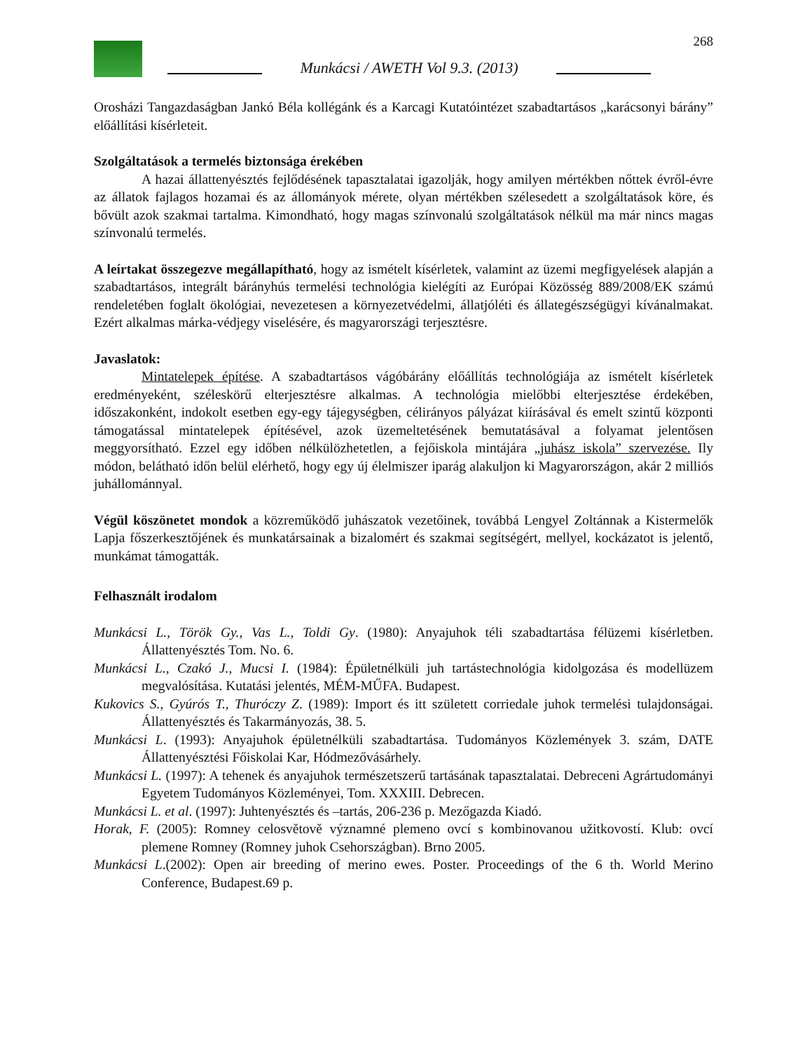Munkácsi / AWETH Vol 9.3. (2013)
268
Orosházi Tangazdaságban Jankó Béla kollégánk és a Karcagi Kutatóintézet szabadtartásos „karácsonyi bárány” előállítási kísérleteit.
Szolgáltatások a termelés biztonsága érekében
A hazai állattenyésztés fejlődésének tapasztalatai igazolják, hogy amilyen mértékben nőttek évről-évre az állatok fajlagos hozamai és az állományok mérete, olyan mértékben szélesedett a szolgáltatások köre, és bővült azok szakmai tartalma. Kimondható, hogy magas színvonalú szolgáltatások nélkül ma már nincs magas színvonalú termelés.
A leírtakat összegezve megállapítható, hogy az ismételt kísérletek, valamint az üzemi megfigyelések alapján a szabadtartásos, integrált bárányhús termelési technológia kielégíti az Európai Közösség 889/2008/EK számú rendeletében foglalt ökológiai, nevezetesen a környezetvédelmi, állatjóléti és állategészségügyi kívánalmakat. Ezért alkalmas márka-védjegy viselésére, és magyarországi terjesztésre.
Javaslatok:
Mintatelepek építése. A szabadtartásos vágóbárány előállítás technológiája az ismételt kísérletek eredményeként, széleskörű elterjesztésre alkalmas. A technológia mielőbbi elterjesztése érdekében, időszakonként, indokolt esetben egy-egy tájegységben, célirányos pályázat kiírásával és emelt szintű központi támogatással mintatelepek építésével, azok üzemeltetésének bemutatásával a folyamat jelentősen meggyorsítható. Ezzel egy időben nélkülözhetetlen, a fejőiskola mintájára „juhász iskola” szervezése. Ily módon, belátható időn belül elérhető, hogy egy új élelmiszer iparág alakuljon ki Magyarországon, akár 2 milliós juhállománnyal.
Végül köszönetet mondok a közreműködő juhászatok vezetőinek, továbbá Lengyel Zoltánnak a Kistermelők Lapja főszerkesztőjének és munkatársainak a bizalomért és szakmai segítségért, mellyel, kockázatot is jelentő, munkámat támogatták.
Felhasznált irodalom
Munkácsi L., Török Gy., Vas L., Toldi Gy. (1980): Anyajuhok téli szabadtartása félüzemi kísérletben. Állattenyésztés Tom. No. 6.
Munkácsi L., Czakó J., Mucsi I. (1984): Épületnélküli juh tartástechnológia kidolgozása és modellüzem megvalósítása. Kutatási jelentés, MÉM-MŰFA. Budapest.
Kukovics S., Gyúrós T., Thuróczy Z. (1989): Import és itt született corriedale juhok termelési tulajdonságai. Állattenyésztés és Takarmányozás, 38. 5.
Munkácsi L. (1993): Anyajuhok épületnélküli szabadtartása. Tudományos Közlemények 3. szám, DATE Állattenyésztési Főiskolai Kar, Hódmezővásárhely.
Munkácsi L. (1997): A tehenek és anyajuhok természetszerű tartásának tapasztalatai. Debreceni Agrártudományi Egyetem Tudományos Közleményei, Tom. XXXIII. Debrecen.
Munkácsi L. et al. (1997): Juhtenyésztés és –tartás, 206-236 p. Mezőgazda Kiadó.
Horak, F. (2005): Romney celosvětově významné plemeno ovcí s kombinovanou užitkovostí. Klub: ovcí plemene Romney (Romney juhok Csehországban). Brno 2005.
Munkácsi L.(2002): Open air breeding of merino ewes. Poster. Proceedings of the 6 th. World Merino Conference, Budapest.69 p.